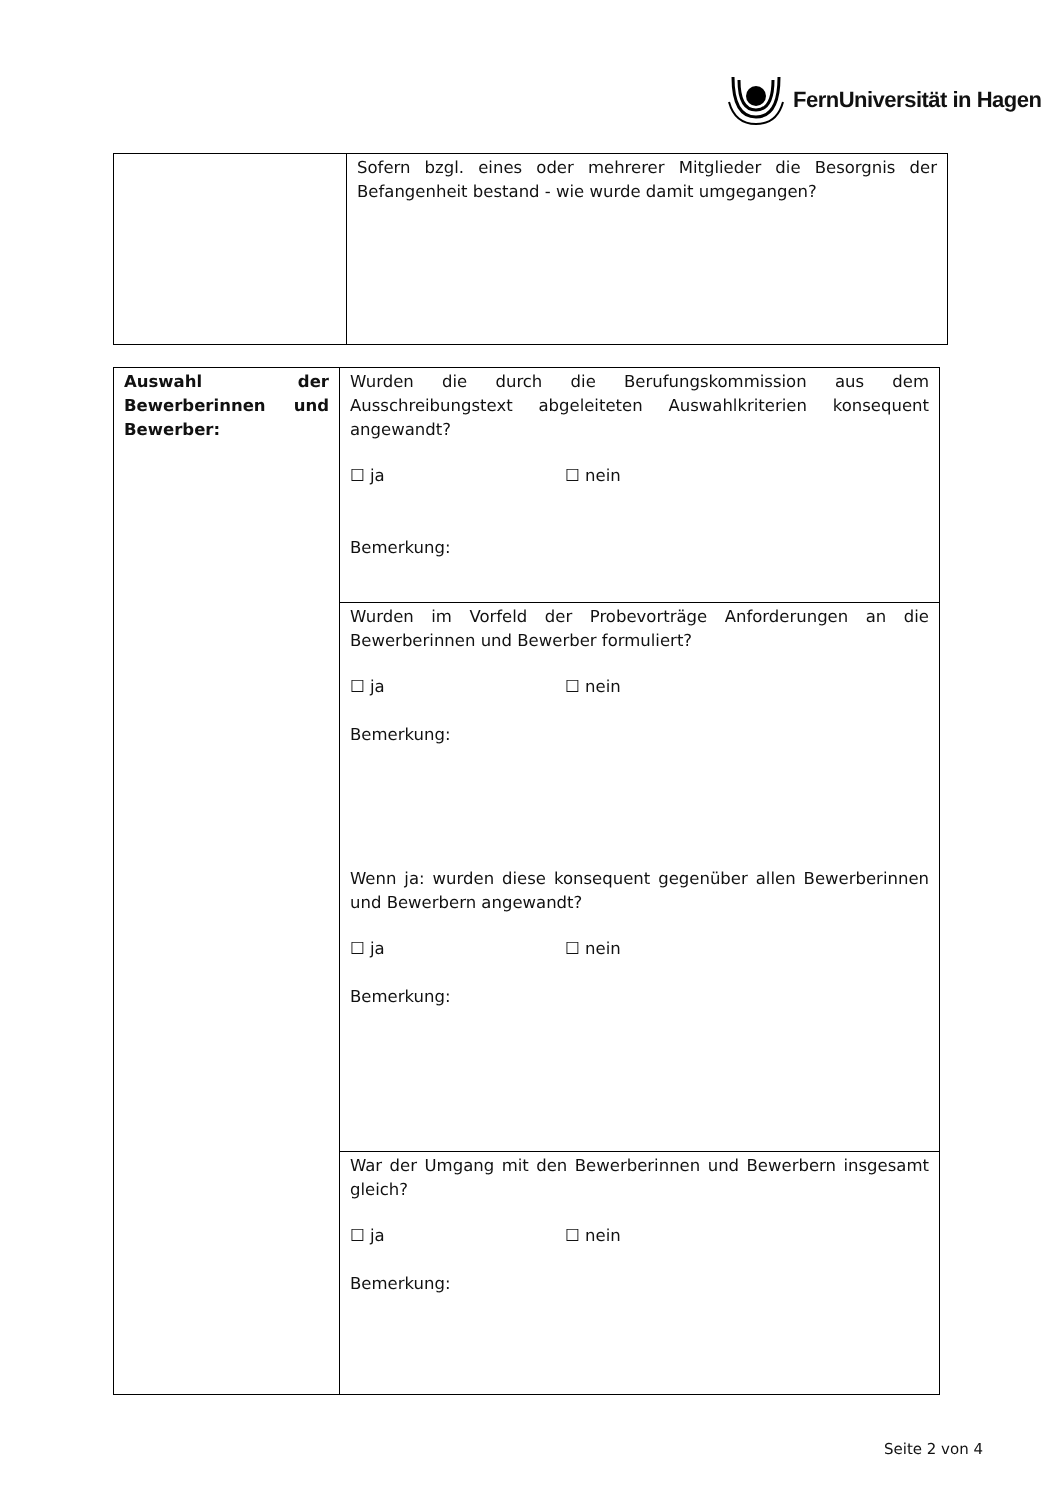FernUniversität in Hagen
| | Sofern bzgl. eines oder mehrerer Mitglieder die Besorgnis der Befangenheit bestand - wie wurde damit umgegangen? |
| Auswahl der Bewerberinnen und Bewerber: | Wurden die durch die Berufungskommission aus dem Ausschreibungstext abgeleiteten Auswahlkriterien konsequent angewandt? ☐ ja ☐ nein Bemerkung: |
| | Wurden im Vorfeld der Probevorträge Anforderungen an die Bewerberinnen und Bewerber formuliert? ☐ ja ☐ nein Bemerkung: Wenn ja: wurden diese konsequent gegenüber allen Bewerberinnen und Bewerbern angewandt? ☐ ja ☐ nein Bemerkung: |
| | War der Umgang mit den Bewerberinnen und Bewerbern insgesamt gleich? ☐ ja ☐ nein Bemerkung: |
Seite 2 von 4